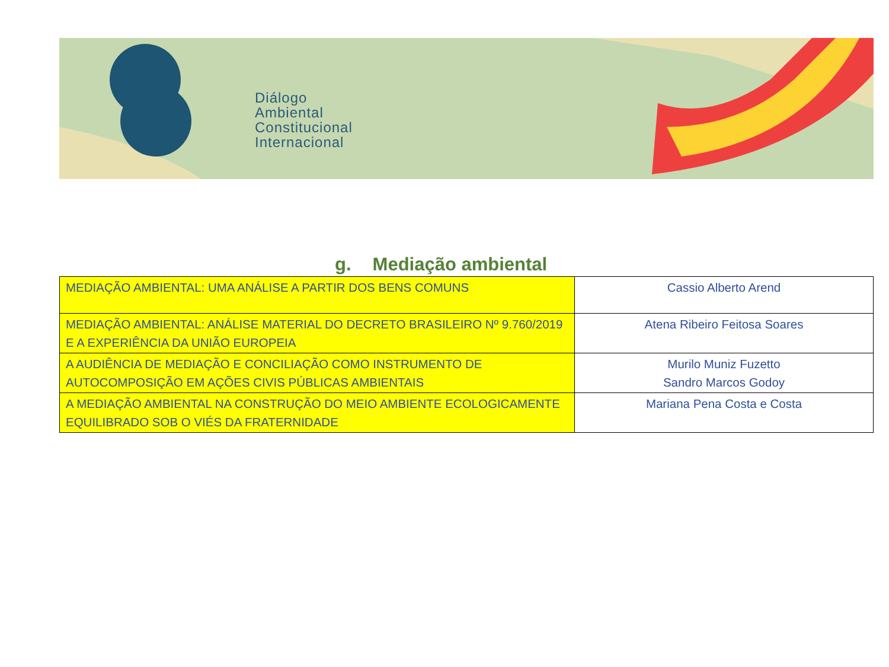Diálogo
Ambiental
Constitucional
Internacional
g. Mediação ambiental
| MEDIAÇÃO AMBIENTAL: UMA ANÁLISE A PARTIR DOS BENS COMUNS | Cassio Alberto Arend |
| MEDIAÇÃO AMBIENTAL: ANÁLISE MATERIAL DO DECRETO BRASILEIRO Nº 9.760/2019 E A EXPERIÊNCIA DA UNIÃO EUROPEIA | Atena Ribeiro Feitosa Soares |
| A AUDIÊNCIA DE MEDIAÇÃO E CONCILIAÇÃO COMO INSTRUMENTO DE AUTOCOMPOSIÇÃO EM AÇÕES CIVIS PÚBLICAS AMBIENTAIS | Murilo Muniz Fuzetto Sandro Marcos Godoy |
| A MEDIAÇÃO AMBIENTAL NA CONSTRUÇÃO DO MEIO AMBIENTE ECOLOGICAMENTE EQUILIBRADO SOB O VIÉS DA FRATERNIDADE | Mariana Pena Costa e Costa |